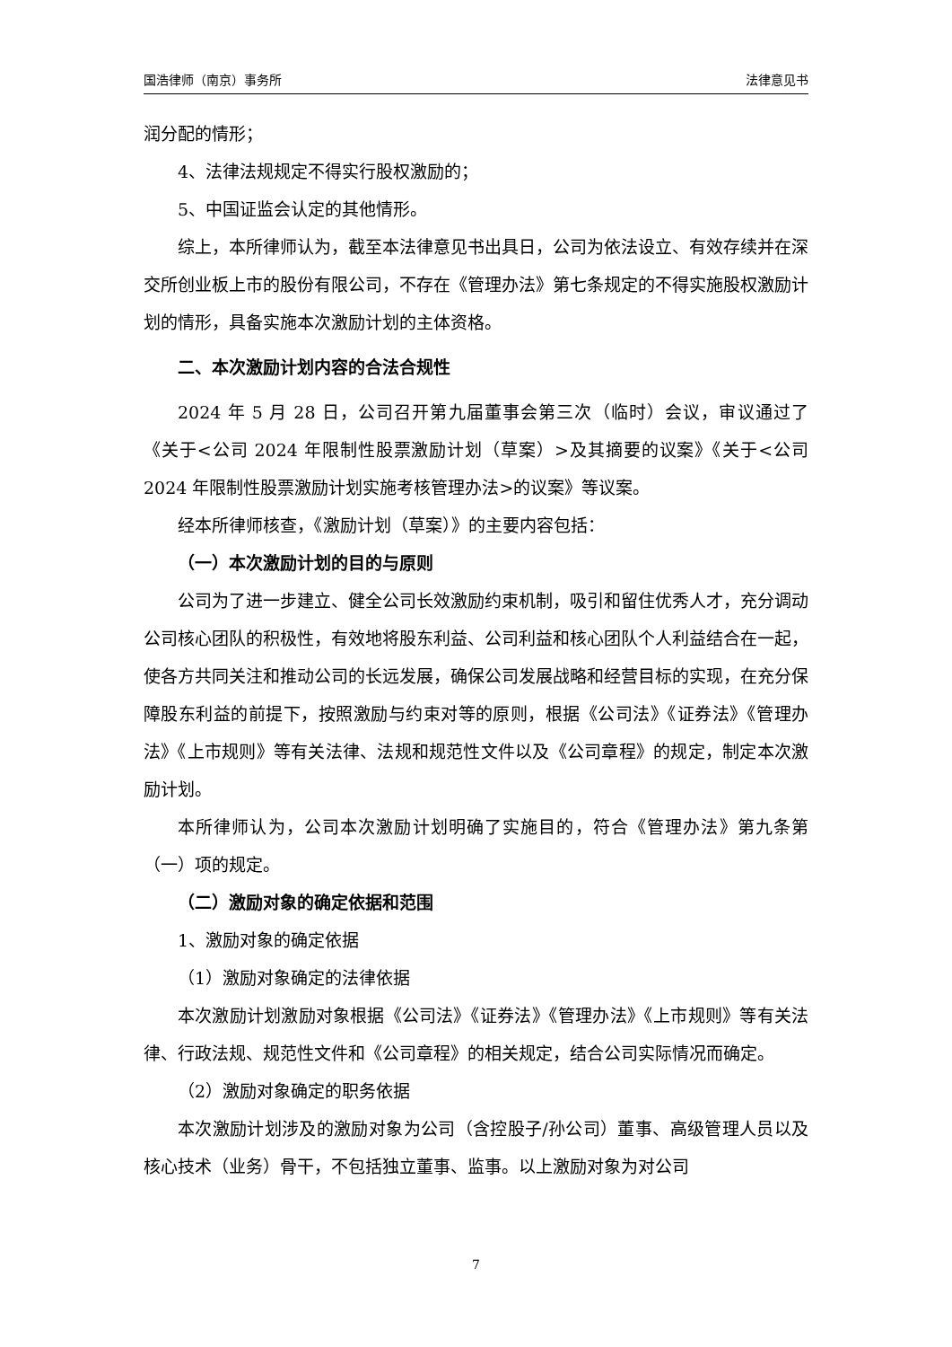国浩律师（南京）事务所 法律意见书
润分配的情形；
4、法律法规规定不得实行股权激励的；
5、中国证监会认定的其他情形。
综上，本所律师认为，截至本法律意见书出具日，公司为依法设立、有效存续并在深交所创业板上市的股份有限公司，不存在《管理办法》第七条规定的不得实施股权激励计划的情形，具备实施本次激励计划的主体资格。
二、本次激励计划内容的合法合规性
2024 年 5 月 28 日，公司召开第九届董事会第三次（临时）会议，审议通过了《关于<公司 2024 年限制性股票激励计划（草案）>及其摘要的议案》《关于<公司 2024 年限制性股票激励计划实施考核管理办法>的议案》等议案。
经本所律师核查，《激励计划（草案）》的主要内容包括：
（一）本次激励计划的目的与原则
公司为了进一步建立、健全公司长效激励约束机制，吸引和留住优秀人才，充分调动公司核心团队的积极性，有效地将股东利益、公司利益和核心团队个人利益结合在一起，使各方共同关注和推动公司的长远发展，确保公司发展战略和经营目标的实现，在充分保障股东利益的前提下，按照激励与约束对等的原则，根据《公司法》《证券法》《管理办法》《上市规则》等有关法律、法规和规范性文件以及《公司章程》的规定，制定本次激励计划。
本所律师认为，公司本次激励计划明确了实施目的，符合《管理办法》第九条第（一）项的规定。
（二）激励对象的确定依据和范围
1、激励对象的确定依据
（1）激励对象确定的法律依据
本次激励计划激励对象根据《公司法》《证券法》《管理办法》《上市规则》等有关法律、行政法规、规范性文件和《公司章程》的相关规定，结合公司实际情况而确定。
（2）激励对象确定的职务依据
本次激励计划涉及的激励对象为公司（含控股子/孙公司）董事、高级管理人员以及核心技术（业务）骨干，不包括独立董事、监事。以上激励对象为对公司
7